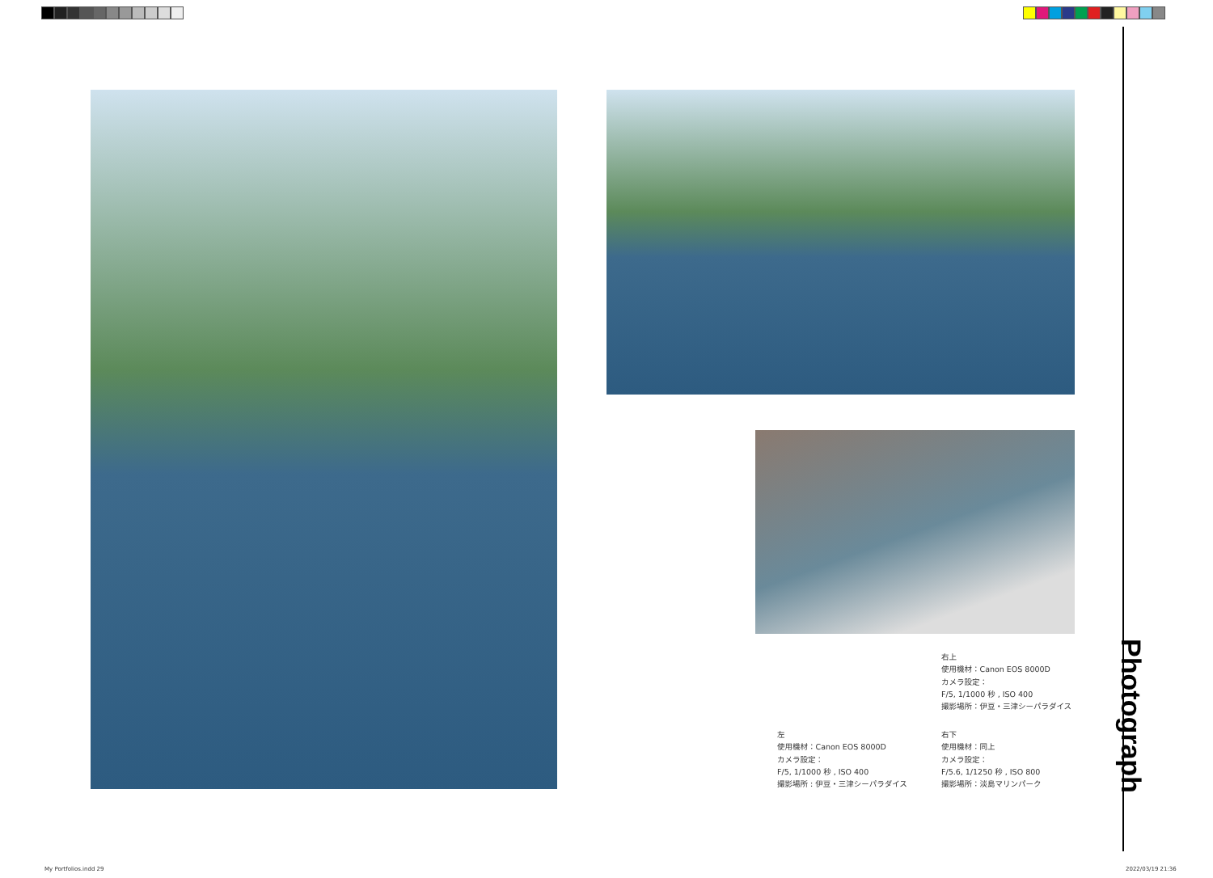右上
使用機材：Canon EOS 8000D
カメラ設定：
F/5, 1/1000 秒 , ISO 400
撮影場所：伊豆・三津シーパラダイス
左
使用機材：Canon EOS 8000D
カメラ設定：
F/5, 1/1000 秒 , ISO 400
撮影場所 : 伊豆・三津シーパラダイス
右下
使用機材：同上
カメラ設定：
F/5.6, 1/1250 秒 , ISO 800
撮影場所：淡島マリンパーク
Photograph
My Portfolios.indd 29 2022/03/19 21:36